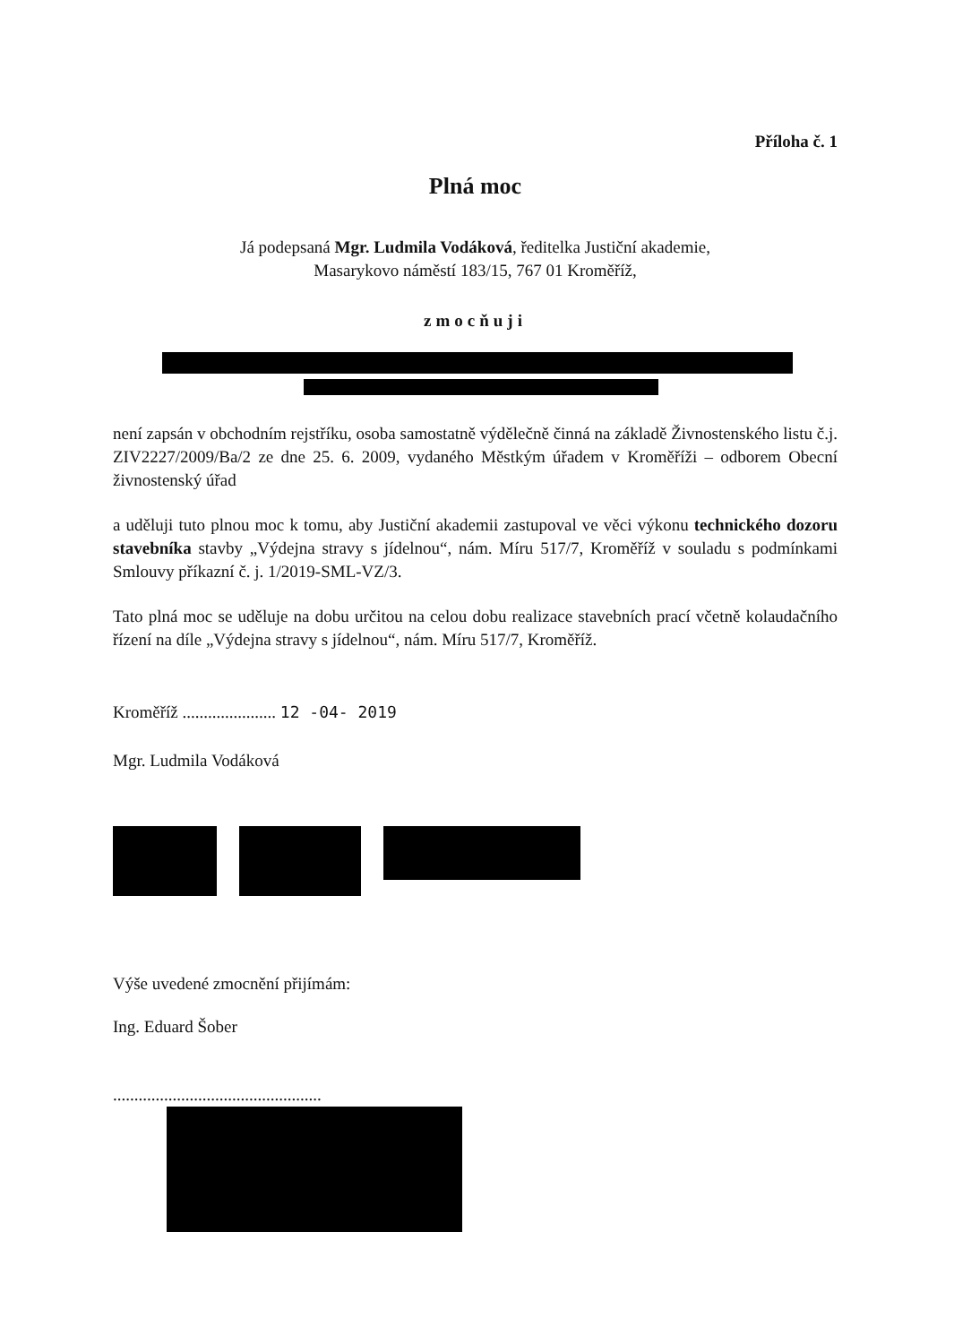Příloha č. 1
Plná moc
Já podepsaná Mgr. Ludmila Vodáková, ředitelka Justiční akademie,
Masarykovo náměstí 183/15, 767 01 Kroměříž,
zmocňuji
není zapsán v obchodním rejstříku, osoba samostatně výdělečně činná na základě Živnostenského listu č.j. ZIV2227/2009/Ba/2 ze dne 25. 6. 2009, vydaného Městkým úřadem v Kroměříži – odborem Obecní živnostenský úřad
a uděluji tuto plnou moc k tomu, aby Justiční akademii zastupoval ve věci výkonu technického dozoru stavebníka stavby „Výdejna stravy s jídelnou“, nám. Míru 517/7, Kroměříž v souladu s podmínkami Smlouvy příkazní č. j. 1/2019-SML-VZ/3.
Tato plná moc se uděluje na dobu určitou na celou dobu realizace stavebních prací včetně kolaudačního řízení na díle „Výdejna stravy s jídelnou“, nám. Míru 517/7, Kroměříž.
Kroměříž ...................... 12 -04- 2019
Mgr. Ludmila Vodáková
Výše uvedené zmocnění přijímám:
Ing. Eduard Šober
.................................................